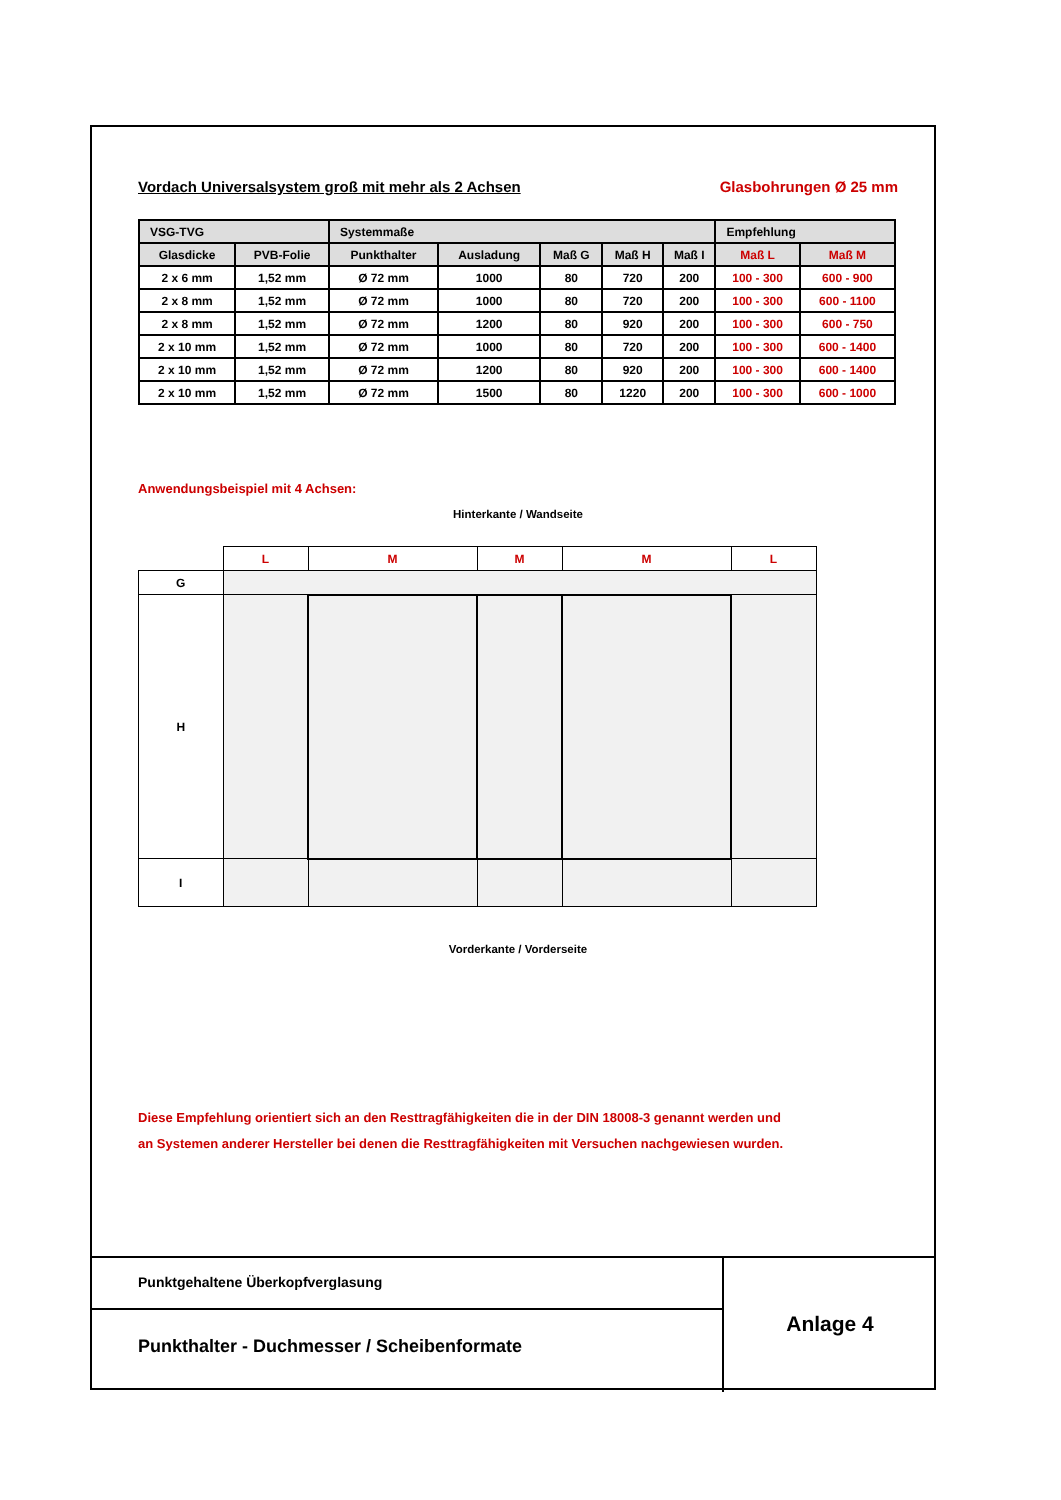Vordach Universalsystem groß mit mehr als 2 Achsen Glasbohrungen Ø 25 mm
| VSG-TVG | | Systemmaße | | | | | Empfehlung | |
| --- | --- | --- | --- | --- | --- | --- | --- | --- |
| Glasdicke | PVB-Folie | Punkthalter | Ausladung | Maß G | Maß H | Maß I | Maß L | Maß M |
| 2 x 6 mm | 1,52 mm | Ø 72 mm | 1000 | 80 | 720 | 200 | 100 - 300 | 600 - 900 |
| 2 x 8 mm | 1,52 mm | Ø 72 mm | 1000 | 80 | 720 | 200 | 100 - 300 | 600 - 1100 |
| 2 x 8 mm | 1,52 mm | Ø 72 mm | 1200 | 80 | 920 | 200 | 100 - 300 | 600 - 750 |
| 2 x 10 mm | 1,52 mm | Ø 72 mm | 1000 | 80 | 720 | 200 | 100 - 300 | 600 - 1400 |
| 2 x 10 mm | 1,52 mm | Ø 72 mm | 1200 | 80 | 920 | 200 | 100 - 300 | 600 - 1400 |
| 2 x 10 mm | 1,52 mm | Ø 72 mm | 1500 | 80 | 1220 | 200 | 100 - 300 | 600 - 1000 |
Anwendungsbeispiel mit 4 Achsen:
Hinterkante / Wandseite
| | L | M | M | M | L |
| G | | | | | |
| H | | | | | |
| I | | | | | |
Vorderkante / Vorderseite
Diese Empfehlung orientiert sich an den Resttragfähigkeiten die in der DIN 18008-3 genannt werden und
an Systemen anderer Hersteller bei denen die Resttragfähigkeiten mit Versuchen nachgewiesen wurden.
Punktgehaltene Überkopfverglasung
Punkthalter - Duchmesser / Scheibenformate
Anlage 4